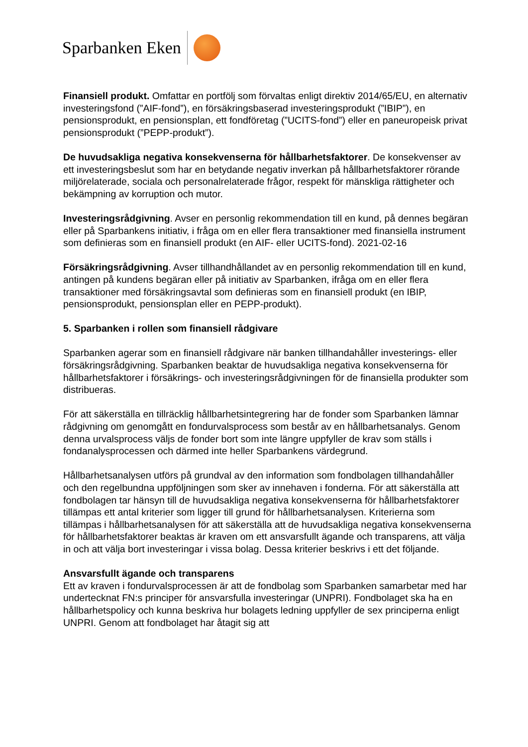Sparbanken Eken
Finansiell produkt. Omfattar en portfölj som förvaltas enligt direktiv 2014/65/EU, en alternativ investeringsfond (”AIF-fond”), en försäkringsbaserad investeringsprodukt (”IBIP”), en pensionsprodukt, en pensionsplan, ett fondföretag (”UCITS-fond”) eller en paneuropeisk privat pensionsprodukt (”PEPP-produkt”).
De huvudsakliga negativa konsekvenserna för hållbarhetsfaktorer. De konsekvenser av ett investeringsbeslut som har en betydande negativ inverkan på hållbarhetsfaktorer rörande miljörelaterade, sociala och personalrelaterade frågor, respekt för mänskliga rättigheter och bekämpning av korruption och mutor.
Investeringsrådgivning. Avser en personlig rekommendation till en kund, på dennes begäran eller på Sparbankens initiativ, i fråga om en eller flera transaktioner med finansiella instrument som definieras som en finansiell produkt (en AIF- eller UCITS-fond). 2021-02-16
Försäkringsrådgivning. Avser tillhandhållandet av en personlig rekommendation till en kund, antingen på kundens begäran eller på initiativ av Sparbanken, ifråga om en eller flera transaktioner med försäkringsavtal som definieras som en finansiell produkt (en IBIP, pensionsprodukt, pensionsplan eller en PEPP-produkt).
5. Sparbanken i rollen som finansiell rådgivare
Sparbanken agerar som en finansiell rådgivare när banken tillhandahåller investerings- eller försäkringsrådgivning. Sparbanken beaktar de huvudsakliga negativa konsekvenserna för hållbarhetsfaktorer i försäkrings- och investeringsrådgivningen för de finansiella produkter som distribueras.
För att säkerställa en tillräcklig hållbarhetsintegrering har de fonder som Sparbanken lämnar rådgivning om genomgått en fondurvalsprocess som består av en hållbarhetsanalys. Genom denna urvalsprocess väljs de fonder bort som inte längre uppfyller de krav som ställs i fondanalysprocessen och därmed inte heller Sparbankens värdegrund.
Hållbarhetsanalysen utförs på grundval av den information som fondbolagen tillhandahåller och den regelbundna uppföljningen som sker av innehaven i fonderna. För att säkerställa att fondbolagen tar hänsyn till de huvudsakliga negativa konsekvenserna för hållbarhetsfaktorer tillämpas ett antal kriterier som ligger till grund för hållbarhetsanalysen. Kriterierna som tillämpas i hållbarhetsanalysen för att säkerställa att de huvudsakliga negativa konsekvenserna för hållbarhetsfaktorer beaktas är kraven om ett ansvarsfullt ägande och transparens, att välja in och att välja bort investeringar i vissa bolag. Dessa kriterier beskrivs i ett det följande.
Ansvarsfullt ägande och transparens
Ett av kraven i fondurvalsprocessen är att de fondbolag som Sparbanken samarbetar med har undertecknat FN:s principer för ansvarsfulla investeringar (UNPRI). Fondbolaget ska ha en hållbarhetspolicy och kunna beskriva hur bolagets ledning uppfyller de sex principerna enligt UNPRI. Genom att fondbolaget har åtagit sig att